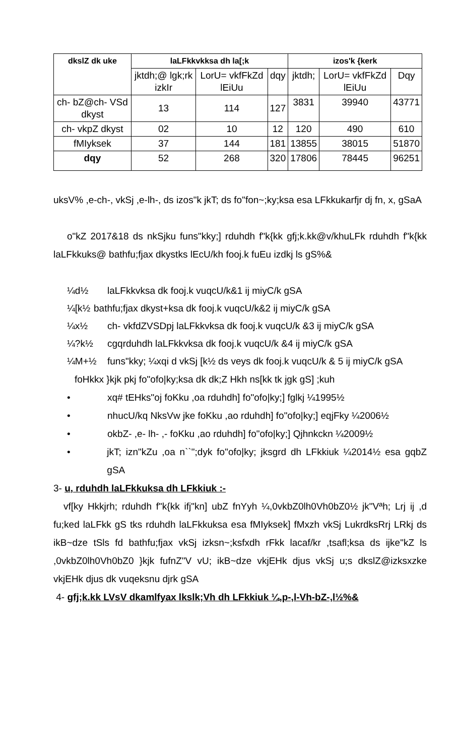| dkslZ dk uke | laLFkkvkksa dh la[;k | | | izos'k {kerk | | |
| --- | --- | --- | --- | --- | --- | --- |
| | jktdh;@ lgk;rk izkIr | LorU= vkfFkZd lEiUu | dqy | jktdh; | LorU= vkfFkZd lEiUu | Dqy |
| ch- bZ@ch- VSd dkyst | 13 | 114 | 127 | 3831 | 39940 | 43771 |
| ch- vkpZ dkyst | 02 | 10 | 12 | 120 | 490 | 610 |
| fMIyksek | 37 | 144 | 181 | 13855 | 38015 | 51870 |
| dqy | 52 | 268 | 320 | 17806 | 78445 | 96251 |
uksV% ,e-ch-, vkSj ,e-lh-, ds izos"k jkT; ds fo"fon~;ky;ksa esa LFkkukarfjr dj fn, x, gSaA
o"kZ 2017&18 ds nkSjku funs"kky;] rduhdh f"k{kk gfj;k.kk@v/khuLFk rduhdh f"k{kk laLFkkuks@ bathfu;fjax dkystks lEcU/kh fooj.k fuEu izdkj ls gS%&
¼d½ laLFkkvksa dk fooj.k vuqcU/k&1 ij miyC/k gSA
¼[k½ bathfu;fjax dkyst+ksa dk fooj.k vuqcU/k&2 ij miyC/k gSA
¼x½ ch- vkfdZVSDpj laLFkkvksa dk fooj.k vuqcU/k &3 ij miyC/k gSA
¼?k½ cgqrduhdh laLFkkvksa dk fooj.k vuqcU/k &4 ij miyC/k gSA
¼M+½ funs"kky; ¼xqi d vkSj [k½ ds veys dk fooj.k vuqcU/k & 5 ij miyC/k gSA
foHkkx }kjk pkj fo"ofo|ky;ksa dk dk;Z Hkh ns[kk tk jgk gS] ;kuh
• xq# tEHks"oj foKku ,oa rduhdh] fo"ofo|ky;] fglkj ¼1995½
• nhucU/kq NksVw jke foKku ,ao rduhdh] fo"ofo|ky;] eqjFky ¼2006½
• okbZ- ,e- lh- ,- foKku ,ao rduhdh] fo"ofo|ky;] Qjhnkckn ¼2009½
• jkT; izn"kZu ,oa n``";dyk fo"ofo|ky; jksgrd dh LFkkiuk ¼2014½ esa gqbZ gSA
3- u, rduhdh laLFkkuksa dh LFkkiuk :-
vf[ky Hkkjrh; rduhdh f"k{kk ifj"kn] ubZ fnYyh ¼,0vkbZ0lh0Vh0bZ0½ jk"Vªh; Lrj ij ,d fu;ked laLFkk gS tks rduhdh laLFkkuksa esa fMIyksek] fMxzh vkSj LukrdksRrj LRkj ds ikB~dze tSls fd bathfu;fjax vkSj izksn~;ksfxdh rFkk lacaf/kr ,tsafl;ksa ds ijke"kZ ls ,0vkbZ0lh0Vh0bZ0 }kjk fufnZ"V vU; ikB~dze vkjEHk djus vkSj u;s dkslZ@izksxzke vkjEHk djus dk vuqeksnu djrk gSA
4- gfj;k.kk LVsV dkamlfyax lkslk;Vh dh LFkkiuk ¼,p-,l-Vh-bZ-,l½%&